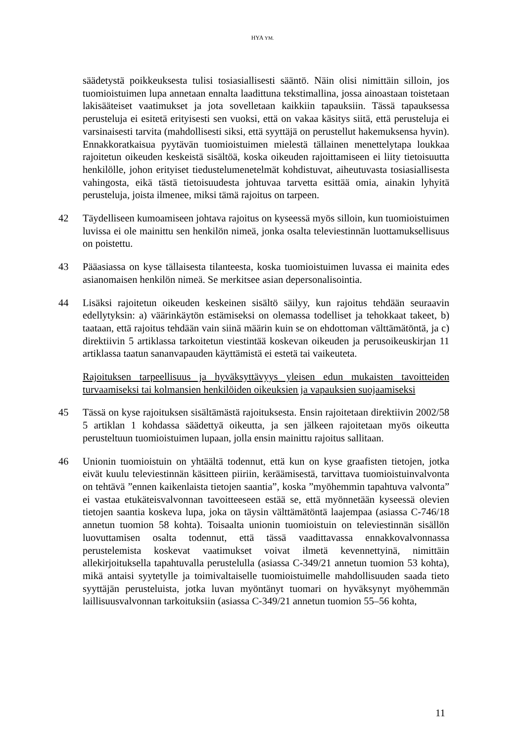HYA YM.
säädetystä poikkeuksesta tulisi tosiasiallisesti sääntö. Näin olisi nimittäin silloin, jos tuomioistuimen lupa annetaan ennalta laadittuna tekstimallina, jossa ainoastaan toistetaan lakisääteiset vaatimukset ja jota sovelletaan kaikkiin tapauksiin. Tässä tapauksessa perusteluja ei esitetä erityisesti sen vuoksi, että on vakaa käsitys siitä, että perusteluja ei varsinaisesti tarvita (mahdollisesti siksi, että syyttäjä on perustellut hakemuksensa hyvin). Ennakkoratkaisua pyytävän tuomioistuimen mielestä tällainen menettelytapa loukkaa rajoitetun oikeuden keskeistä sisältöä, koska oikeuden rajoittamiseen ei liity tietoisuutta henkilölle, johon erityiset tiedustelumenetelmät kohdistuvat, aiheutuvasta tosiasiallisesta vahingosta, eikä tästä tietoisuudesta johtuvaa tarvetta esittää omia, ainakin lyhyitä perusteluja, joista ilmenee, miksi tämä rajoitus on tarpeen.
42 Täydelliseen kumoamiseen johtava rajoitus on kyseessä myös silloin, kun tuomioistuimen luvissa ei ole mainittu sen henkilön nimeä, jonka osalta televiestinnän luottamuksellisuus on poistettu.
43 Pääasiassa on kyse tällaisesta tilanteesta, koska tuomioistuimen luvassa ei mainita edes asianomaisen henkilön nimeä. Se merkitsee asian depersonalisointia.
44 Lisäksi rajoitetun oikeuden keskeinen sisältö säilyy, kun rajoitus tehdään seuraavin edellytyksin: a) väärinkäytön estämiseksi on olemassa todelliset ja tehokkaat takeet, b) taataan, että rajoitus tehdään vain siinä määrin kuin se on ehdottoman välttämätöntä, ja c) direktiivin 5 artiklassa tarkoitetun viestintää koskevan oikeuden ja perusoikeuskirjan 11 artiklassa taatun sananvapauden käyttämistä ei estetä tai vaikeuteta.
Rajoituksen tarpeellisuus ja hyväksyttävyys yleisen edun mukaisten tavoitteiden turvaamiseksi tai kolmansien henkilöiden oikeuksien ja vapauksien suojaamiseksi
45 Tässä on kyse rajoituksen sisältämästä rajoituksesta. Ensin rajoitetaan direktiivin 2002/58 5 artiklan 1 kohdassa säädettyä oikeutta, ja sen jälkeen rajoitetaan myös oikeutta perusteltuun tuomioistuimen lupaan, jolla ensin mainittu rajoitus sallitaan.
46 Unionin tuomioistuin on yhtäältä todennut, että kun on kyse graafisten tietojen, jotka eivät kuulu televiestinnän käsitteen piiriin, keräämisestä, tarvittava tuomioistuinvalvonta on tehtävä ”ennen kaikenlaista tietojen saantia”, koska ”myöhemmin tapahtuva valvonta” ei vastaa etukäteisvalvonnan tavoitteeseen estää se, että myönnetään kyseessä olevien tietojen saantia koskeva lupa, joka on täysin välttämätöntä laajempaa (asiassa C-746/18 annetun tuomion 58 kohta). Toisaalta unionin tuomioistuin on televiestinnän sisällön luovuttamisen osalta todennut, että tässä vaadittavassa ennakkovalvonnassa perustelemista koskevat vaatimukset voivat ilmetä kevennettyinä, nimittäin allekirjoituksella tapahtuvalla perustelulla (asiassa C-349/21 annetun tuomion 53 kohta), mikä antaisi syytetylle ja toimivaltaiselle tuomioistuimelle mahdollisuuden saada tieto syyttäjän perusteluista, jotka luvan myöntänyt tuomari on hyväksynyt myöhemmän laillisuusvalvonnan tarkoituksiin (asiassa C-349/21 annetun tuomion 55–56 kohta,
11